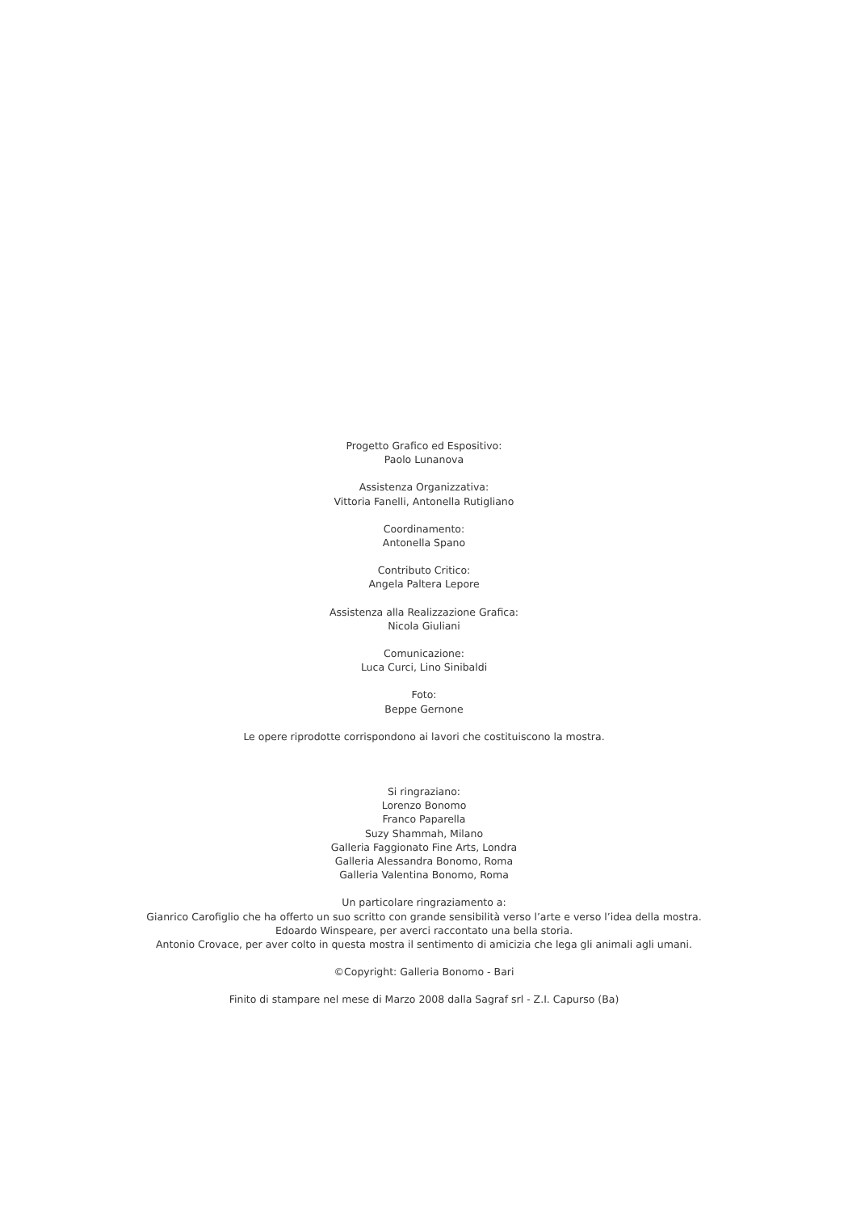Progetto Grafico ed Espositivo:
Paolo Lunanova
Assistenza Organizzativa:
Vittoria Fanelli, Antonella Rutigliano
Coordinamento:
Antonella Spano
Contributo Critico:
Angela Paltera Lepore
Assistenza alla Realizzazione Grafica:
Nicola Giuliani
Comunicazione:
Luca Curci, Lino Sinibaldi
Foto:
Beppe Gernone
Le opere riprodotte corrispondono ai lavori che costituiscono la mostra.
Si ringraziano:
Lorenzo Bonomo
Franco Paparella
Suzy Shammah, Milano
Galleria Faggionato Fine Arts, Londra
Galleria Alessandra Bonomo, Roma
Galleria Valentina Bonomo, Roma
Un particolare ringraziamento a:
Gianrico Carofiglio che ha offerto un suo scritto con grande sensibilità verso l’arte e verso l’idea della mostra.
Edoardo Winspeare, per averci raccontato una bella storia.
Antonio Crovace, per aver colto in questa mostra il sentimento di amicizia che lega gli animali agli umani.
©Copyright: Galleria Bonomo - Bari
Finito di stampare nel mese di Marzo 2008 dalla Sagraf srl - Z.I. Capurso (Ba)